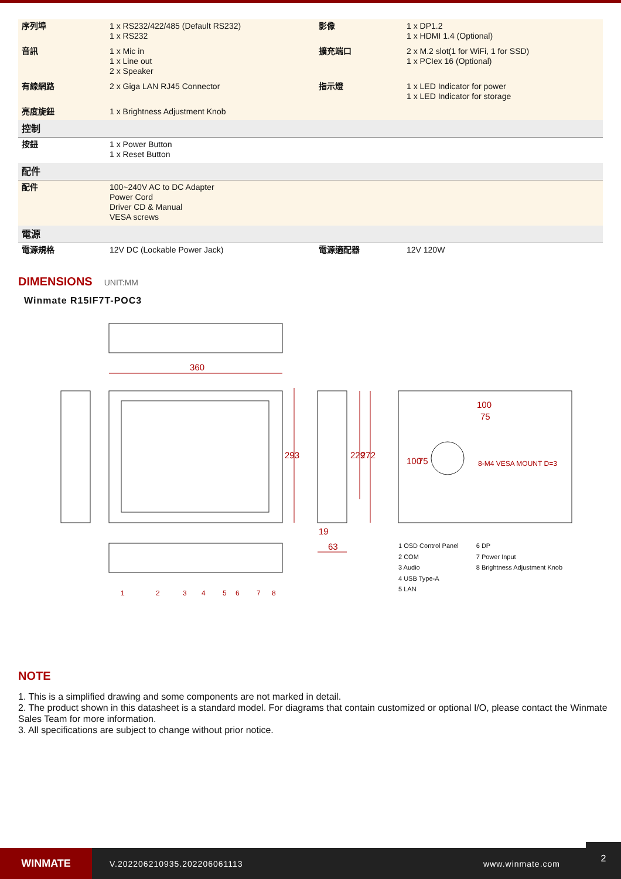| 序列埠 | 1 x RS232/422/485 (Default RS232) 1 x RS232 | 影像 | 1 x DP1.2 1 x HDMI 1.4 (Optional) |
| 音訊 | 1 x Mic in 1 x Line out 2 x Speaker | 擴充端口 | 2 x M.2 slot(1 for WiFi, 1 for SSD) 1 x PCIex 16 (Optional) |
| 有線網路 | 2 x Giga LAN RJ45 Connector | 指示燈 | 1 x LED Indicator for power 1 x LED Indicator for storage |
| 亮度旋鈕 | 1 x Brightness Adjustment Knob | | |
| 控制 | | | |
| 按鈕 | 1 x Power Button 1 x Reset Button | | |
| 配件 | | | |
| 配件 | 100~240V AC to DC Adapter Power Cord Driver CD & Manual VESA screws | | |
| 電源 | | | |
| 電源規格 | 12V DC (Lockable Power Jack) | 電源適配器 | 12V 120W |
DIMENSIONS
UNIT:MM
Winmate R15IF7T-POC3
360
293
229
272
19
63
100
75
100
75
8-M4 VESA MOUNT D=3
1
2
3
4
5
6
7
8
1 OSD Control Panel
2 COM
3 Audio
4 USB Type-A
5 LAN
6 DP
7 Power Input
8 Brightness Adjustment Knob
NOTE
1. This is a simplified drawing and some components are not marked in detail.
2. The product shown in this datasheet is a standard model. For diagrams that contain customized or optional I/O, please contact the Winmate Sales Team for more information.
3. All specifications are subject to change without prior notice.
WINMATE
V.202206210935.202206061113 www.winmate.com
2